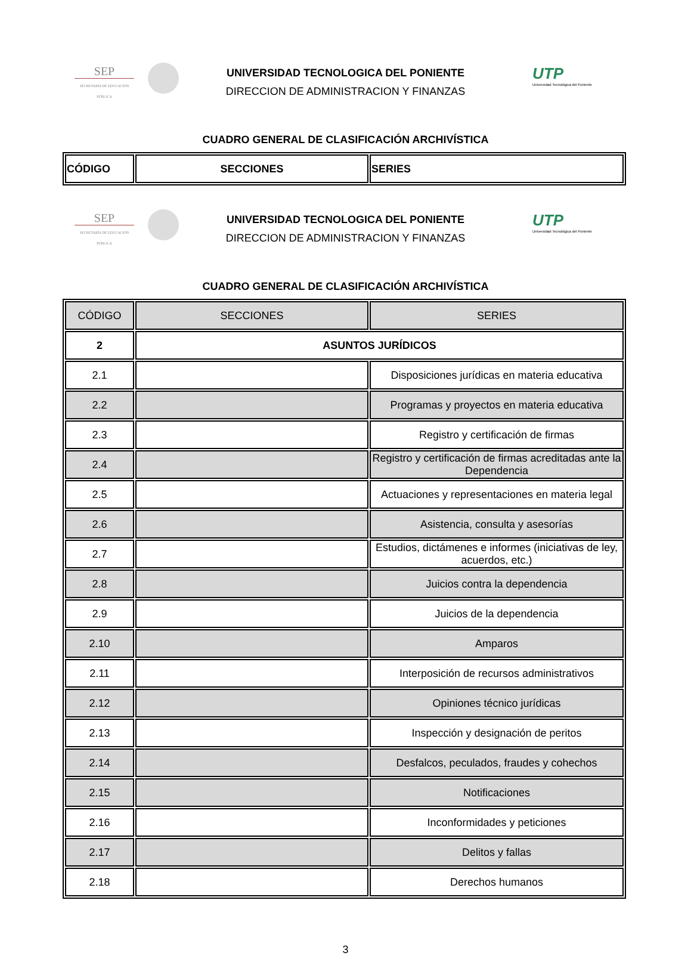SEP
SECRETARÍA DE EDUCACIÓN PÚBLICA
UTP
Universidad Tecnológica del Poniente
UNIVERSIDAD TECNOLOGICA DEL PONIENTE
DIRECCION DE ADMINISTRACION Y FINANZAS
CUADRO GENERAL DE CLASIFICACIÓN ARCHIVÍSTICA
| CÓDIGO | SECCIONES | SERIES |
| --- | --- | --- |
SEP
SECRETARÍA DE EDUCACIÓN PÚBLICA
UTP
Universidad Tecnológica del Poniente
UNIVERSIDAD TECNOLOGICA DEL PONIENTE
DIRECCION DE ADMINISTRACION Y FINANZAS
CUADRO GENERAL DE CLASIFICACIÓN ARCHIVÍSTICA
| CÓDIGO | SECCIONES | SERIES |
| --- | --- | --- |
| 2 | ASUNTOS JURÍDICOS | |
| 2.1 | | Disposiciones jurídicas en materia educativa |
| 2.2 | | Programas y proyectos en materia educativa |
| 2.3 | | Registro y certificación de firmas |
| 2.4 | | Registro y certificación de firmas acreditadas ante la Dependencia |
| 2.5 | | Actuaciones y representaciones en materia legal |
| 2.6 | | Asistencia, consulta y asesorías |
| 2.7 | | Estudios, dictámenes e informes (iniciativas de ley, acuerdos, etc.) |
| 2.8 | | Juicios contra la dependencia |
| 2.9 | | Juicios de la dependencia |
| 2.10 | | Amparos |
| 2.11 | | Interposición de recursos administrativos |
| 2.12 | | Opiniones técnico jurídicas |
| 2.13 | | Inspección y designación de peritos |
| 2.14 | | Desfalcos, peculados, fraudes y cohechos |
| 2.15 | | Notificaciones |
| 2.16 | | Inconformidades y peticiones |
| 2.17 | | Delitos y fallas |
| 2.18 | | Derechos humanos |
3